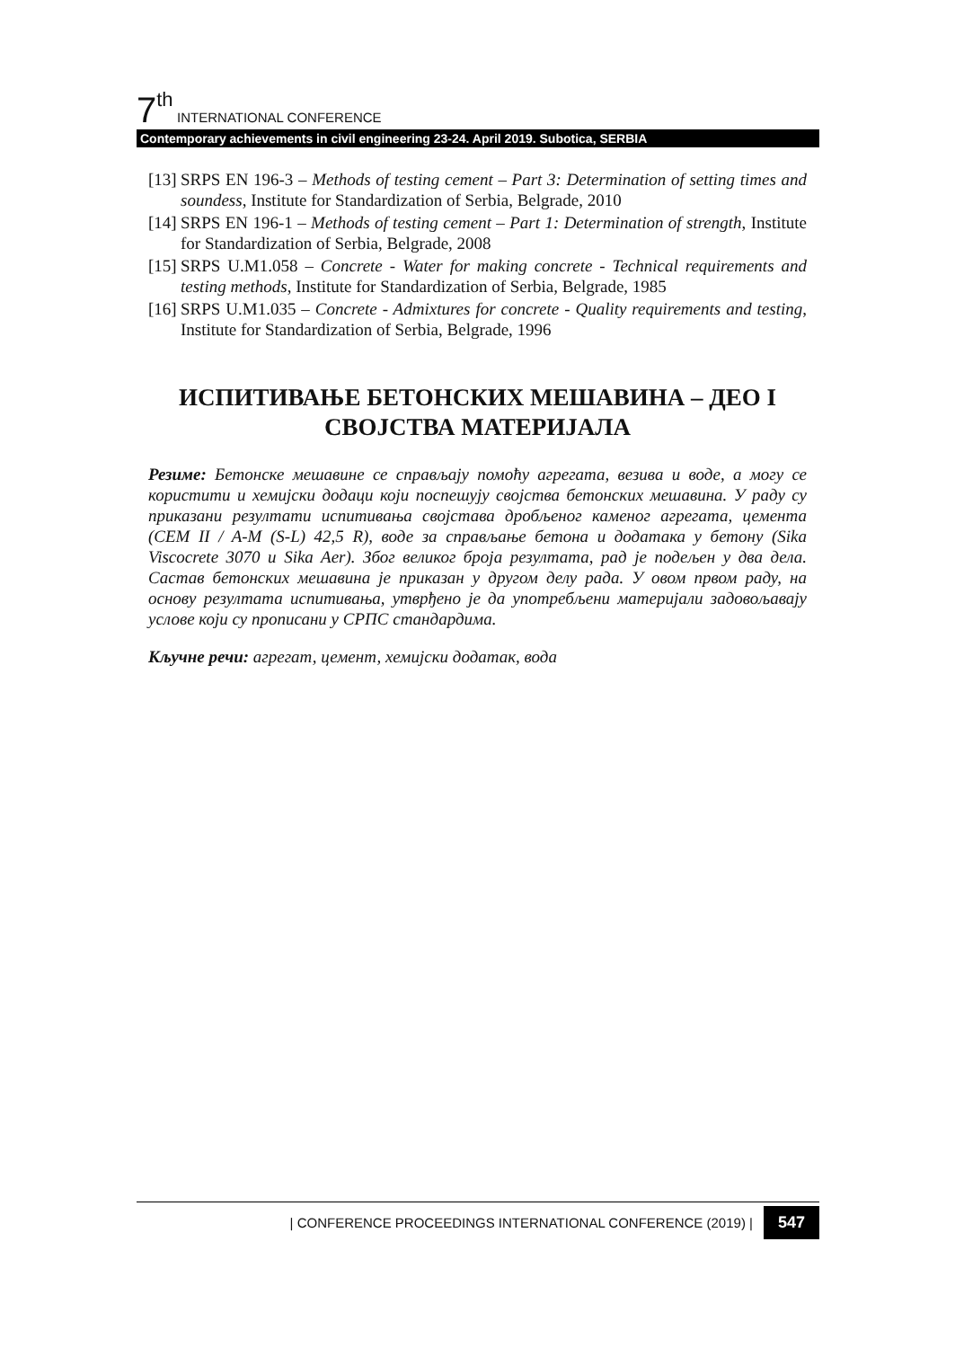7 th INTERNATIONAL CONFERENCE
Contemporary achievements in civil engineering 23-24. April 2019. Subotica, SERBIA
[13] SRPS EN 196-3 – Methods of testing cement – Part 3: Determination of setting times and soundess, Institute for Standardization of Serbia, Belgrade, 2010
[14] SRPS EN 196-1 – Methods of testing cement – Part 1: Determination of strength, Institute for Standardization of Serbia, Belgrade, 2008
[15] SRPS U.M1.058 – Concrete - Water for making concrete - Technical requirements and testing methods, Institute for Standardization of Serbia, Belgrade, 1985
[16] SRPS U.M1.035 – Concrete - Admixtures for concrete - Quality requirements and testing, Institute for Standardization of Serbia, Belgrade, 1996
ИСПИТИВАЊЕ БЕТОНСКИХ МЕШАВИНА – ДЕО I
СВОЈСТВА МАТЕРИЈАЛА
Резиме: Бетонске мешавине се справљају помоћу агрегата, везива и воде, а могу се користити и хемијски додаци који поспешују својства бетонских мешавина. У раду су приказани резултати испитивања својстава дробљеног каменог агрегата, цемента (CEM II / A-M (S-L) 42,5 R), воде за справљање бетона и додатака у бетону (Sika Viscocrete 3070 и Sika Aer). Због великог броја резултата, рад је подељен у два дела. Састав бетонских мешавина је приказан у другом делу рада. У овом првом раду, на основу резултата испитивања, утврђено је да употребљени материјали задовољавају услове који су прописани у СРПС стандардима.
Кључне речи: агрегат, цемент, хемијски додатак, вода
| CONFERENCE PROCEEDINGS INTERNATIONAL CONFERENCE (2019) | 547